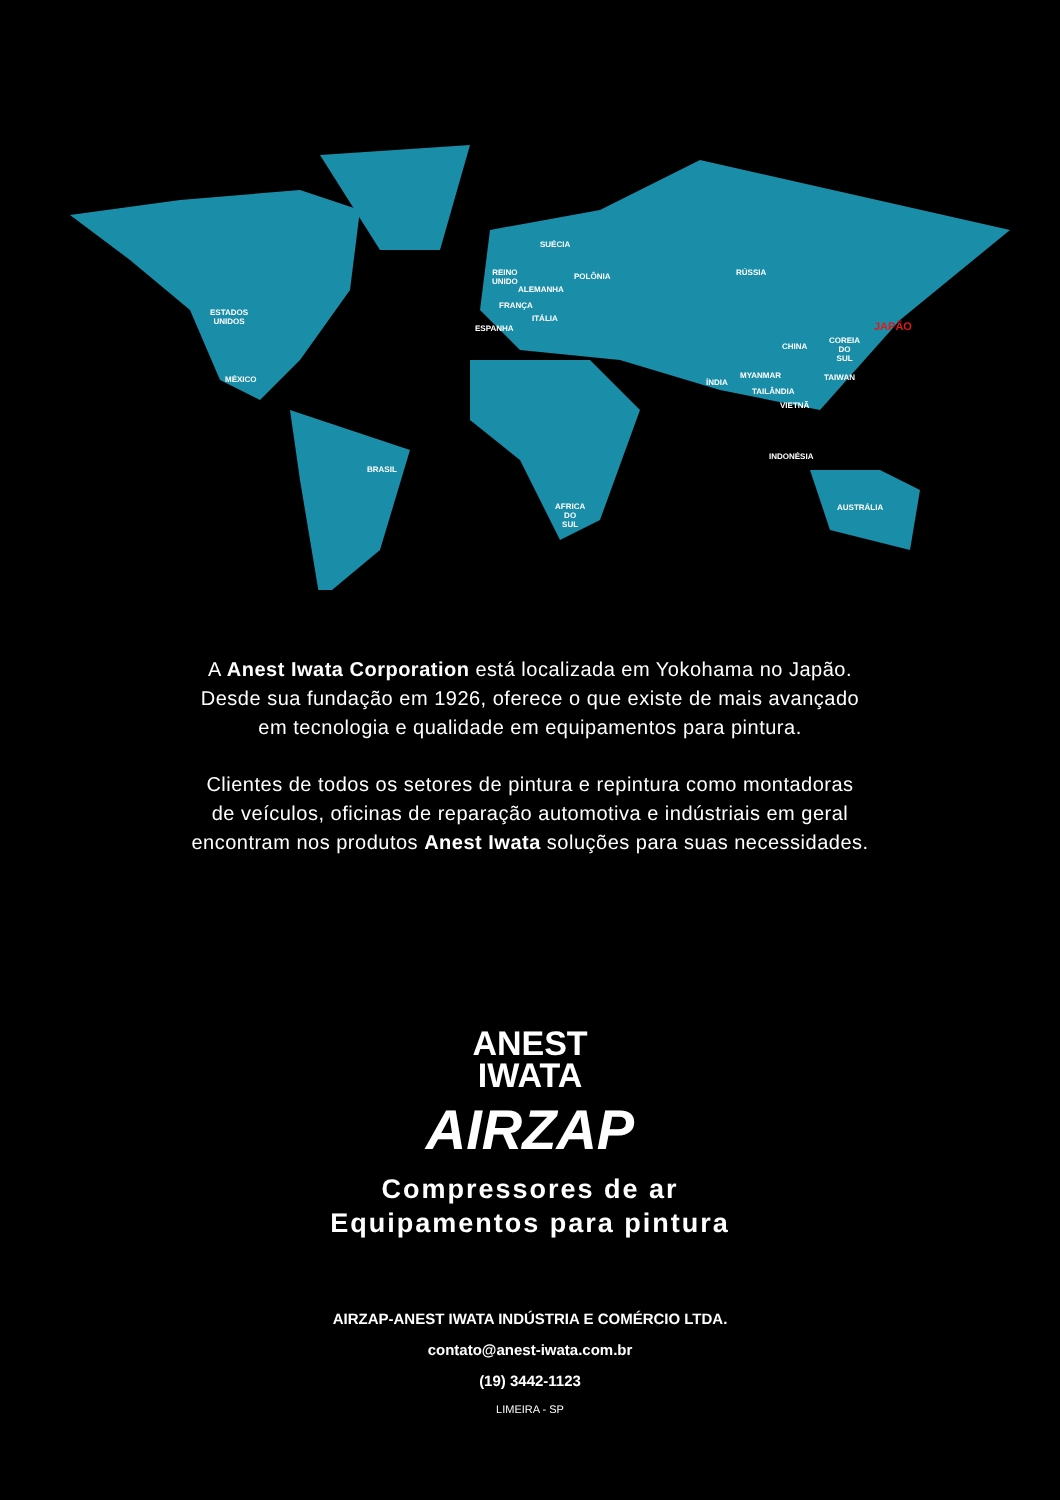ESTADOS
UNIDOS
MÉXICO
BRASIL
REINO
UNIDO
SUÉCIA
POLÔNIA
ALEMANHA
FRANÇA
ITÁLIA
ESPANHA
AFRICA
DO
SUL
RÚSSIA
CHINA
COREIA
DO
SUL
JAPÃO
ÍNDIA
MYANMAR TAIWAN
TAILÂNDIA
VIETNÃ
INDONÉSIA
AUSTRÁLIA
A Anest Iwata Corporation está localizada em Yokohama no Japão.
Desde sua fundação em 1926, oferece o que existe de mais avançado
em tecnologia e qualidade em equipamentos para pintura.
Clientes de todos os setores de pintura e repintura como montadoras
de veículos, oficinas de reparação automotiva e indústriais em geral
encontram nos produtos Anest Iwata soluções para suas necessidades.
ANEST
IWATA
AIRZAP
Compressores de ar
Equipamentos para pintura
AIRZAP-ANEST IWATA INDÚSTRIA E COMÉRCIO LTDA.
contato@anest-iwata.com.br
(19) 3442-1123
LIMEIRA - SP